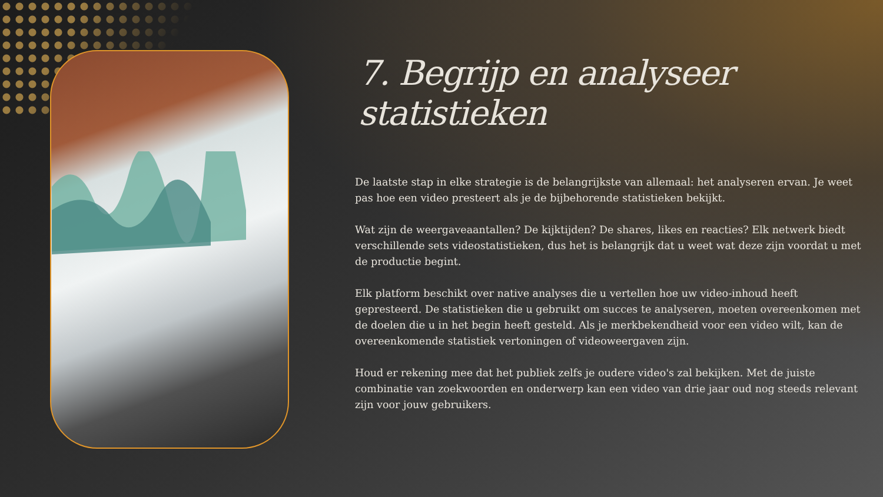7. Begrijp en analyseer statistieken
De laatste stap in elke strategie is de belangrijkste van allemaal: het analyseren ervan. Je weet pas hoe een video presteert als je de bijbehorende statistieken bekijkt.
Wat zijn de weergaveaantallen? De kijktijden? De shares, likes en reacties? Elk netwerk biedt verschillende sets videostatistieken, dus het is belangrijk dat u weet wat deze zijn voordat u met de productie begint.
Elk platform beschikt over native analyses die u vertellen hoe uw video-inhoud heeft gepresteerd. De statistieken die u gebruikt om succes te analyseren, moeten overeenkomen met de doelen die u in het begin heeft gesteld. Als je merkbekendheid voor een video wilt, kan de overeenkomende statistiek vertoningen of videoweergaven zijn.
Houd er rekening mee dat het publiek zelfs je oudere video's zal bekijken. Met de juiste combinatie van zoekwoorden en onderwerp kan een video van drie jaar oud nog steeds relevant zijn voor jouw gebruikers.